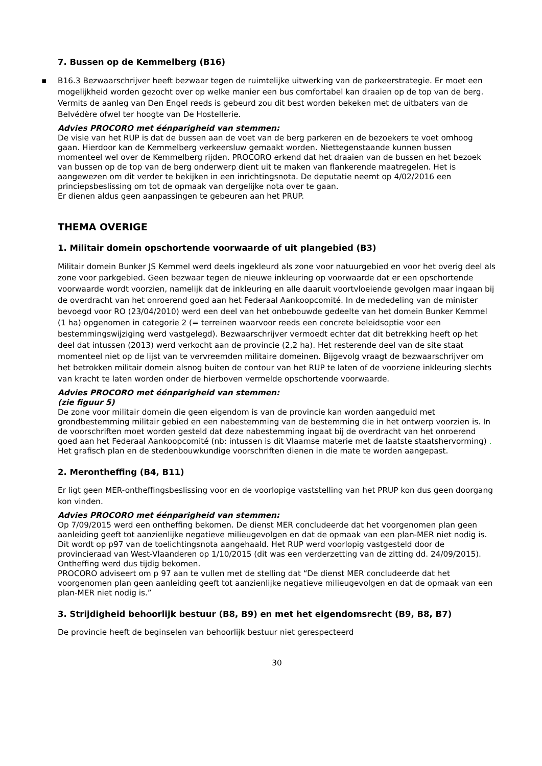7. Bussen op de Kemmelberg (B16)
▪ B16.3 Bezwaarschrijver heeft bezwaar tegen de ruimtelijke uitwerking van de parkeerstrategie. Er moet een mogelijkheid worden gezocht over op welke manier een bus comfortabel kan draaien op de top van de berg. Vermits de aanleg van Den Engel reeds is gebeurd zou dit best worden bekeken met de uitbaters van de Belvédère ofwel ter hoogte van De Hostellerie.
Advies PROCORO met éénparigheid van stemmen:
De visie van het RUP is dat de bussen aan de voet van de berg parkeren en de bezoekers te voet omhoog gaan. Hierdoor kan de Kemmelberg verkeersluw gemaakt worden. Niettegenstaande kunnen bussen momenteel wel over de Kemmelberg rijden. PROCORO erkend dat het draaien van de bussen en het bezoek van bussen op de top van de berg onderwerp dient uit te maken van flankerende maatregelen. Het is aangewezen om dit verder te bekijken in een inrichtingsnota. De deputatie neemt op 4/02/2016 een princiepsbeslissing om tot de opmaak van dergelijke nota over te gaan.
Er dienen aldus geen aanpassingen te gebeuren aan het PRUP.
THEMA OVERIGE
1. Militair domein opschortende voorwaarde of uit plangebied (B3)
Militair domein Bunker JS Kemmel werd deels ingekleurd als zone voor natuurgebied en voor het overig deel als zone voor parkgebied. Geen bezwaar tegen de nieuwe inkleuring op voorwaarde dat er een opschortende voorwaarde wordt voorzien, namelijk dat de inkleuring en alle daaruit voortvloeiende gevolgen maar ingaan bij de overdracht van het onroerend goed aan het Federaal Aankoopcomité. In de mededeling van de minister bevoegd voor RO (23/04/2010) werd een deel van het onbebouwde gedeelte van het domein Bunker Kemmel (1 ha) opgenomen in categorie 2 (= terreinen waarvoor reeds een concrete beleidsoptie voor een bestemmingswijziging werd vastgelegd). Bezwaarschrijver vermoedt echter dat dit betrekking heeft op het deel dat intussen (2013) werd verkocht aan de provincie (2,2 ha). Het resterende deel van de site staat momenteel niet op de lijst van te vervreemden militaire domeinen. Bijgevolg vraagt de bezwaarschrijver om het betrokken militair domein alsnog buiten de contour van het RUP te laten of de voorziene inkleuring slechts van kracht te laten worden onder de hierboven vermelde opschortende voorwaarde.
Advies PROCORO met éénparigheid van stemmen:
(zie figuur 5)
De zone voor militair domein die geen eigendom is van de provincie kan worden aangeduid met grondbestemming militair gebied en een nabestemming van de bestemming die in het ontwerp voorzien is. In de voorschriften moet worden gesteld dat deze nabestemming ingaat bij de overdracht van het onroerend goed aan het Federaal Aankoopcomité (nb: intussen is dit Vlaamse materie met de laatste staatshervorming) . Het grafisch plan en de stedenbouwkundige voorschriften dienen in die mate te worden aangepast.
2. Merontheffing (B4, B11)
Er ligt geen MER-ontheffingsbeslissing voor en de voorlopige vaststelling van het PRUP kon dus geen doorgang kon vinden.
Advies PROCORO met éénparigheid van stemmen:
Op 7/09/2015 werd een ontheffing bekomen. De dienst MER concludeerde dat het voorgenomen plan geen aanleiding geeft tot aanzienlijke negatieve milieugevolgen en dat de opmaak van een plan-MER niet nodig is. Dit wordt op p97 van de toelichtingsnota aangehaald. Het RUP werd voorlopig vastgesteld door de provincieraad van West-Vlaanderen op 1/10/2015 (dit was een verderzetting van de zitting dd. 24/09/2015). Ontheffing werd dus tijdig bekomen.
PROCORO adviseert om p 97 aan te vullen met de stelling dat “De dienst MER concludeerde dat het voorgenomen plan geen aanleiding geeft tot aanzienlijke negatieve milieugevolgen en dat de opmaak van een plan-MER niet nodig is.”
3. Strijdigheid behoorlijk bestuur (B8, B9) en met het eigendomsrecht (B9, B8, B7)
De provincie heeft de beginselen van behoorlijk bestuur niet gerespecteerd
30